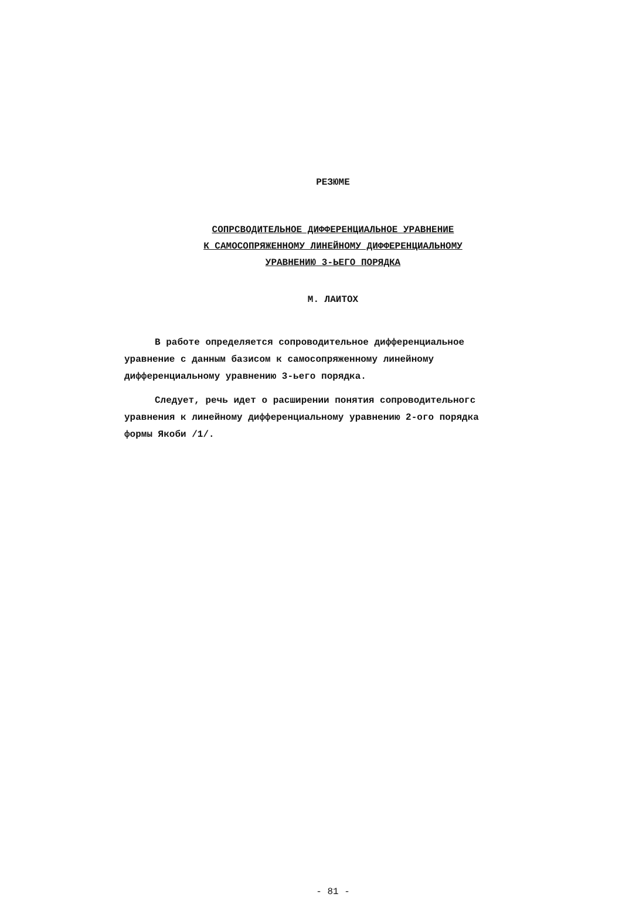РЕЗЮМЕ
СОПРСВОДИТЕЛЬНОЕ ДИФФЕРЕНЦИАЛЬНОЕ УРАВНЕНИЕ
К САМОСОПРЯЖЕННОМУ ЛИНЕЙНОМУ ДИФФЕРЕНЦИАЛЬНОМУ
УРАВНЕНИЮ 3-ЬЕГО ПОРЯДКА
М. ЛАИТОХ
В работе определяется сопроводительное дифференциаль­ное уравнение с данным базисом к самосопряженному линейно­му дифференциальному уравнению 3-ьего порядка.
Следует, речь идет о расширении понятия сопроводитель­ногс уравнения к линейному дифференциальному уравнению 2-ого порядка формы Якоби /1/.
- 81 -